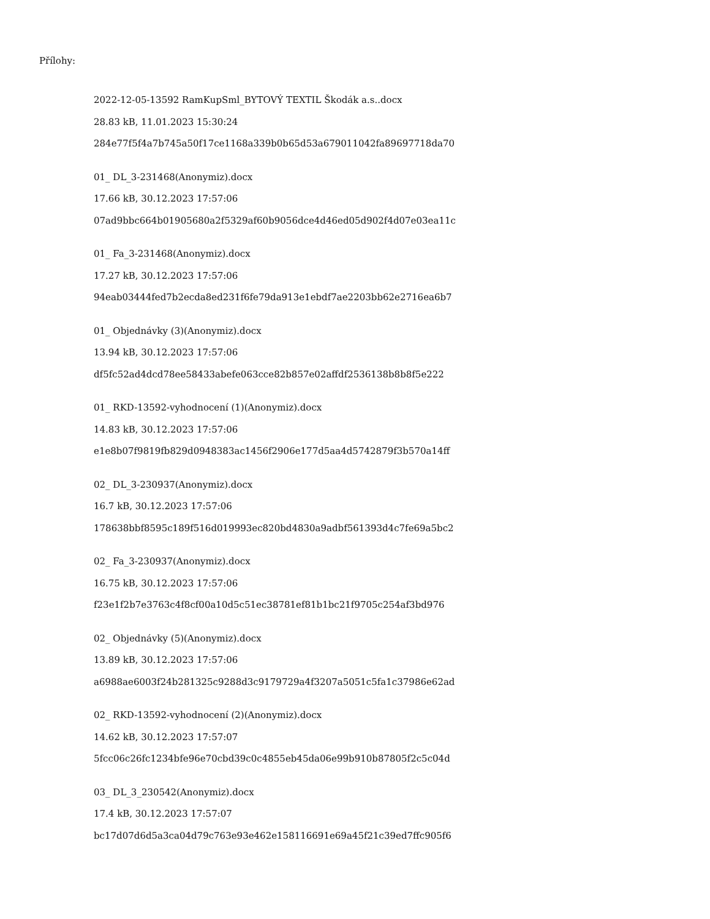Přílohy:
2022-12-05-13592 RamKupSml_BYTOVÝ TEXTIL Škodák a.s..docx
28.83 kB, 11.01.2023 15:30:24
284e77f5f4a7b745a50f17ce1168a339b0b65d53a679011042fa89697718da70
01_ DL_3-231468(Anonymiz).docx
17.66 kB, 30.12.2023 17:57:06
07ad9bbc664b01905680a2f5329af60b9056dce4d46ed05d902f4d07e03ea11c
01_ Fa_3-231468(Anonymiz).docx
17.27 kB, 30.12.2023 17:57:06
94eab03444fed7b2ecda8ed231f6fe79da913e1ebdf7ae2203bb62e2716ea6b7
01_ Objednávky (3)(Anonymiz).docx
13.94 kB, 30.12.2023 17:57:06
df5fc52ad4dcd78ee58433abefe063cce82b857e02affdf2536138b8b8f5e222
01_ RKD-13592-vyhodnocení (1)(Anonymiz).docx
14.83 kB, 30.12.2023 17:57:06
e1e8b07f9819fb829d0948383ac1456f2906e177d5aa4d5742879f3b570a14ff
02_ DL_3-230937(Anonymiz).docx
16.7 kB, 30.12.2023 17:57:06
178638bbf8595c189f516d019993ec820bd4830a9adbf561393d4c7fe69a5bc2
02_ Fa_3-230937(Anonymiz).docx
16.75 kB, 30.12.2023 17:57:06
f23e1f2b7e3763c4f8cf00a10d5c51ec38781ef81b1bc21f9705c254af3bd976
02_ Objednávky (5)(Anonymiz).docx
13.89 kB, 30.12.2023 17:57:06
a6988ae6003f24b281325c9288d3c9179729a4f3207a5051c5fa1c37986e62ad
02_ RKD-13592-vyhodnocení (2)(Anonymiz).docx
14.62 kB, 30.12.2023 17:57:07
5fcc06c26fc1234bfe96e70cbd39c0c4855eb45da06e99b910b87805f2c5c04d
03_ DL_3_230542(Anonymiz).docx
17.4 kB, 30.12.2023 17:57:07
bc17d07d6d5a3ca04d79c763e93e462e158116691e69a45f21c39ed7ffc905f6